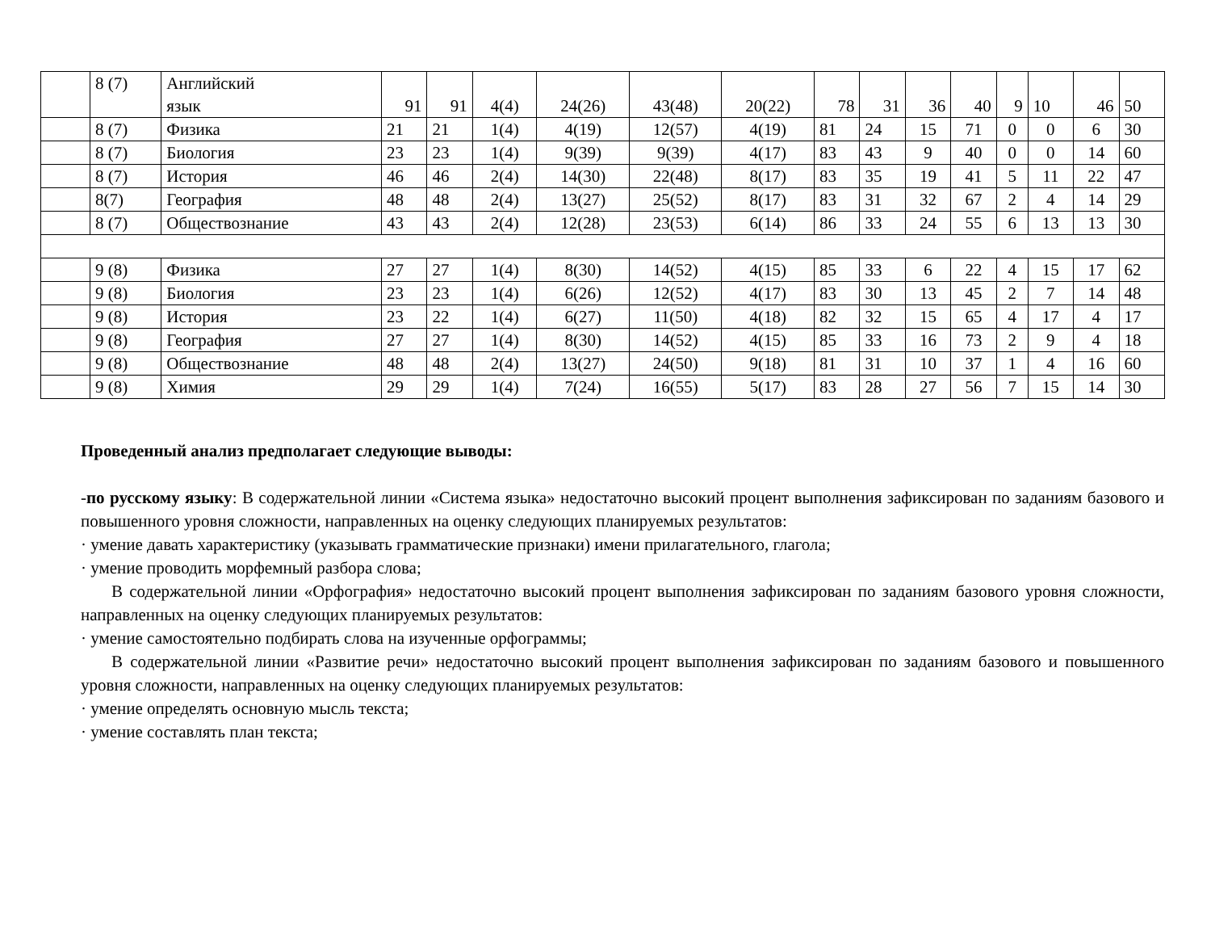| | 8 (7) | Английский язык | 91 | 91 | 4(4) | 24(26) | 43(48) | 20(22) | 78 | 31 | 36 | 40 | 9 | 10 | 46 | 50 |
| | 8 (7) | Физика | 21 | 21 | 1(4) | 4(19) | 12(57) | 4(19) | 81 | 24 | 15 | 71 | 0 | 0 | 6 | 30 |
| | 8 (7) | Биология | 23 | 23 | 1(4) | 9(39) | 9(39) | 4(17) | 83 | 43 | 9 | 40 | 0 | 0 | 14 | 60 |
| | 8 (7) | История | 46 | 46 | 2(4) | 14(30) | 22(48) | 8(17) | 83 | 35 | 19 | 41 | 5 | 11 | 22 | 47 |
| | 8(7) | География | 48 | 48 | 2(4) | 13(27) | 25(52) | 8(17) | 83 | 31 | 32 | 67 | 2 | 4 | 14 | 29 |
| | 8 (7) | Обществознание | 43 | 43 | 2(4) | 12(28) | 23(53) | 6(14) | 86 | 33 | 24 | 55 | 6 | 13 | 13 | 30 |
| | 9 (8) | Физика | 27 | 27 | 1(4) | 8(30) | 14(52) | 4(15) | 85 | 33 | 6 | 22 | 4 | 15 | 17 | 62 |
| | 9 (8) | Биология | 23 | 23 | 1(4) | 6(26) | 12(52) | 4(17) | 83 | 30 | 13 | 45 | 2 | 7 | 14 | 48 |
| | 9 (8) | История | 23 | 22 | 1(4) | 6(27) | 11(50) | 4(18) | 82 | 32 | 15 | 65 | 4 | 17 | 4 | 17 |
| | 9 (8) | География | 27 | 27 | 1(4) | 8(30) | 14(52) | 4(15) | 85 | 33 | 16 | 73 | 2 | 9 | 4 | 18 |
| | 9 (8) | Обществознание | 48 | 48 | 2(4) | 13(27) | 24(50) | 9(18) | 81 | 31 | 10 | 37 | 1 | 4 | 16 | 60 |
| | 9 (8) | Химия | 29 | 29 | 1(4) | 7(24) | 16(55) | 5(17) | 83 | 28 | 27 | 56 | 7 | 15 | 14 | 30 |
Проведенный анализ предполагает следующие выводы:
-по русскому языку: В содержательной линии «Система языка» недостаточно высокий процент выполнения зафиксирован по заданиям базового и повышенного уровня сложности, направленных на оценку следующих планируемых результатов:
· умение давать характеристику (указывать грамматические признаки) имени прилагательного, глагола;
· умение проводить морфемный разбора слова;
В содержательной линии «Орфография» недостаточно высокий процент выполнения зафиксирован по заданиям базового уровня сложности, направленных на оценку следующих планируемых результатов:
· умение самостоятельно подбирать слова на изученные орфограммы;
В содержательной линии «Развитие речи» недостаточно высокий процент выполнения зафиксирован по заданиям базового и повышенного уровня сложности, направленных на оценку следующих планируемых результатов:
· умение определять основную мысль текста;
· умение составлять план текста;